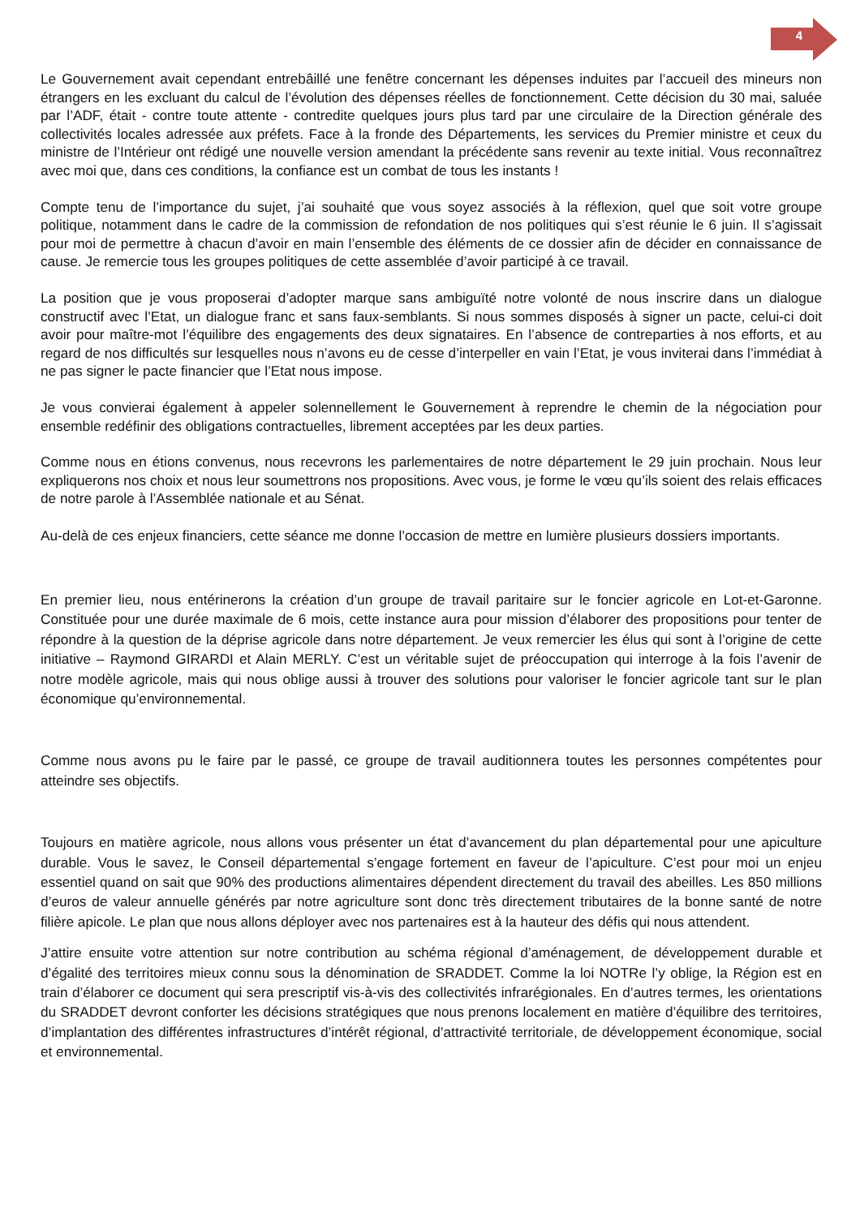4
Le Gouvernement avait cependant entrebâillé une fenêtre concernant les dépenses induites par l’accueil des mineurs non étrangers en les excluant du calcul de l’évolution des dépenses réelles de fonctionnement. Cette décision du 30 mai, saluée par l’ADF, était - contre toute attente - contredite quelques jours plus tard par une circulaire de la Direction générale des collectivités locales adressée aux préfets. Face à la fronde des Départements, les services du Premier ministre et ceux du ministre de l’Intérieur ont rédigé une nouvelle version amendant la précédente sans revenir au texte initial. Vous reconnaîtrez avec moi que, dans ces conditions, la confiance est un combat de tous les instants !
Compte tenu de l’importance du sujet, j’ai souhaité que vous soyez associés à la réflexion, quel que soit votre groupe politique, notamment dans le cadre de la commission de refondation de nos politiques qui s’est réunie le 6 juin. Il s’agissait pour moi de permettre à chacun d’avoir en main l’ensemble des éléments de ce dossier afin de décider en connaissance de cause. Je remercie tous les groupes politiques de cette assemblée d’avoir participé à ce travail.
La position que je vous proposerai d’adopter marque sans ambiguïté notre volonté de nous inscrire dans un dialogue constructif avec l’Etat, un dialogue franc et sans faux-semblants. Si nous sommes disposés à signer un pacte, celui-ci doit avoir pour maître-mot l’équilibre des engagements des deux signataires. En l’absence de contreparties à nos efforts, et au regard de nos difficultés sur lesquelles nous n’avons eu de cesse d’interpeller en vain l’Etat, je vous inviterai dans l’immédiat à ne pas signer le pacte financier que l’Etat nous impose.
Je vous convierai également à appeler solennellement le Gouvernement à reprendre le chemin de la négociation pour ensemble redéfinir des obligations contractuelles, librement acceptées par les deux parties.
Comme nous en étions convenus, nous recevrons les parlementaires de notre département le 29 juin prochain. Nous leur expliquerons nos choix et nous leur soumettrons nos propositions. Avec vous, je forme le vœu qu’ils soient des relais efficaces de notre parole à l’Assemblée nationale et au Sénat.
Au-delà de ces enjeux financiers, cette séance me donne l’occasion de mettre en lumière plusieurs dossiers importants.
En premier lieu, nous entérinerons la création d’un groupe de travail paritaire sur le foncier agricole en Lot-et-Garonne. Constituée pour une durée maximale de 6 mois, cette instance aura pour mission d’élaborer des propositions pour tenter de répondre à la question de la déprise agricole dans notre département. Je veux remercier les élus qui sont à l’origine de cette initiative – Raymond GIRARDI et Alain MERLY. C’est un véritable sujet de préoccupation qui interroge à la fois l’avenir de notre modèle agricole, mais qui nous oblige aussi à trouver des solutions pour valoriser le foncier agricole tant sur le plan économique qu’environnemental.
Comme nous avons pu le faire par le passé, ce groupe de travail auditionnera toutes les personnes compétentes pour atteindre ses objectifs.
Toujours en matière agricole, nous allons vous présenter un état d’avancement du plan départemental pour une apiculture durable. Vous le savez, le Conseil départemental s’engage fortement en faveur de l’apiculture. C’est pour moi un enjeu essentiel quand on sait que 90% des productions alimentaires dépendent directement du travail des abeilles. Les 850 millions d’euros de valeur annuelle générés par notre agriculture sont donc très directement tributaires de la bonne santé de notre filière apicole. Le plan que nous allons déployer avec nos partenaires est à la hauteur des défis qui nous attendent.
J’attire ensuite votre attention sur notre contribution au schéma régional d’aménagement, de développement durable et d’égalité des territoires mieux connu sous la dénomination de SRADDET. Comme la loi NOTRe l’y oblige, la Région est en train d’élaborer ce document qui sera prescriptif vis-à-vis des collectivités infrarégionales. En d’autres termes, les orientations du SRADDET devront conforter les décisions stratégiques que nous prenons localement en matière d’équilibre des territoires, d’implantation des différentes infrastructures d’intérêt régional, d’attractivité territoriale, de développement économique, social et environnemental.